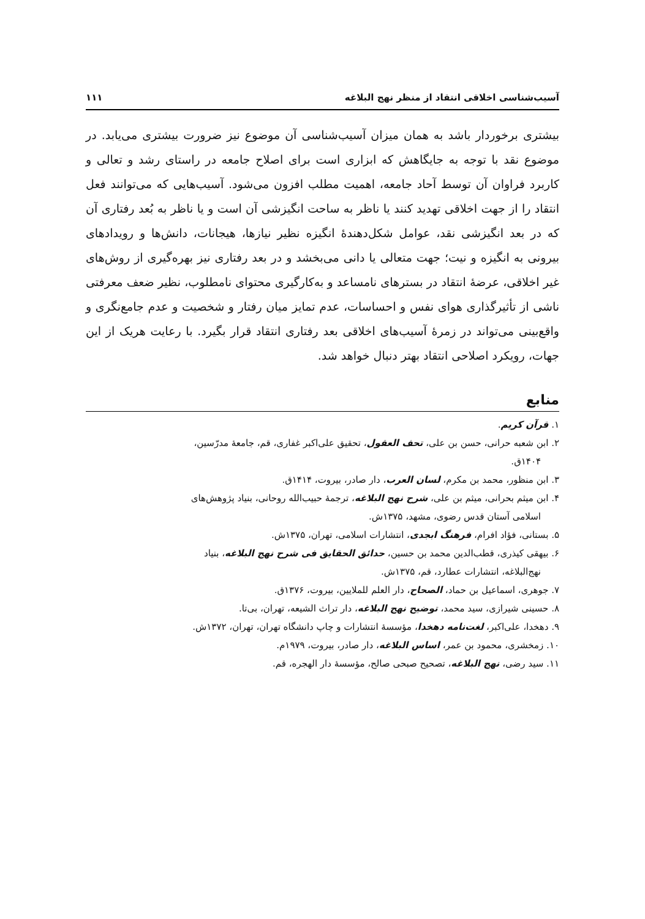آسیب‌شناسی اخلاقی انتقاد از منظر نهج البلاغه ۱۱۱
بیشتری برخوردار باشد به همان میزان آسیب‌شناسی آن موضوع نیز ضرورت بیشتری می‌یابد. در موضوع نقد با توجه به جایگاهش که ابزاری است برای اصلاح جامعه در راستای رشد و تعالی و کاربرد فراوان آن توسط آحاد جامعه، اهمیت مطلب افزون می‌شود. آسیب‌هایی که می‌توانند فعل انتقاد را از جهت اخلاقی تهدید کنند یا ناظر به ساحت انگیزشی آن است و یا ناظر به بُعد رفتاری آن که در بعد انگیزشی نقد، عوامل شکل‌دهندهٔ انگیزه نظیر نیازها، هیجانات، دانش‌ها و رویدادهای بیرونی به انگیزه و نیت؛ جهت متعالی یا دانی می‌بخشد و در بعد رفتاری نیز بهره‌گیری از روش‌های غیر اخلاقی، عرضهٔ انتقاد در بسترهای نامساعد و به‌کارگیری محتوای نامطلوب، نظیر ضعف معرفتی ناشی از تأثیرگذاری هوای نفس و احساسات، عدم تمایز میان رفتار و شخصیت و عدم جامع‌نگری و واقع‌بینی می‌تواند در زمرهٔ آسیب‌های اخلاقی بعد رفتاری انتقاد قرار بگیرد. با رعایت هریک از این جهات، رویکرد اصلاحی انتقاد بهتر دنبال خواهد شد.
منابع
۱. قرآن کریم.
۲. ابن شعبه حرانی، حسن بن علی، تحف العقول، تحقیق علی‌اکبر غفاری، قم، جامعهٔ مدرّسین، ۱۴۰۴ق.
۳. ابن منظور، محمد بن مکرم، لسان العرب، دار صادر، بیروت، ۱۴۱۴ق.
۴. ابن میثم بحرانی، میثم بن علی، شرح نهج البلاغه، ترجمهٔ حبیب‌الله روحانی، بنیاد پژوهش‌های اسلامی آستان قدس رضوی، مشهد، ۱۳۷۵ش.
۵. بستانی، فؤاد افرام، فرهنگ ابجدی، انتشارات اسلامی، تهران، ۱۳۷۵ش.
۶. بیهقی کیذری، قطب‌الدین محمد بن حسین، حدائق الحقایق فی شرح نهج البلاغه، بنیاد نهج‌البلاغه، انتشارات عطارد، قم، ۱۳۷۵ش.
۷. جوهری، اسماعیل بن حماد، الصحاح، دار العلم للملایین، بیروت، ۱۳۷۶ق.
۸. حسینی شیرازی، سید محمد، توضیح نهج البلاغه، دار تراث الشیعه، تهران، بی‌تا.
۹. دهخدا، علی‌اکبر، لغت‌نامه دهخدا، مؤسسهٔ انتشارات و چاپ دانشگاه تهران، تهران، ۱۳۷۲ش.
۱۰. زمخشری، محمود بن عمر، اساس البلاغه، دار صادر، بیروت، ۱۹۷۹م.
۱۱. سید رضی، نهج البلاغه، تصحیح صبحی صالح، مؤسسهٔ دار الهجره، قم.